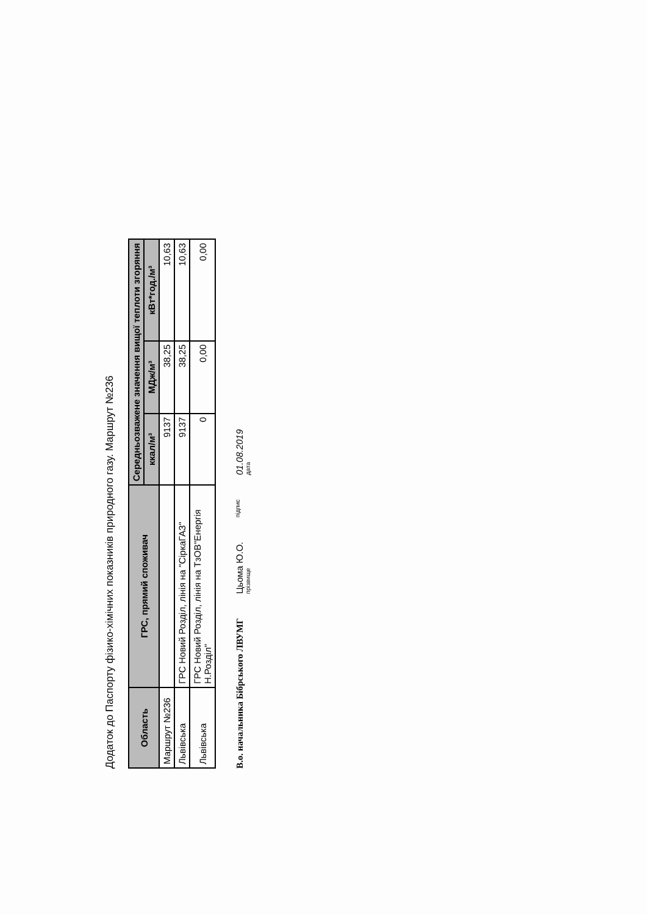Додаток до Паспорту фізико-хімічних показників природного газу. Маршрут №236
| Область | ГРС, прямий споживач | Середньозважене значення вищої теплоти згоряння | | |
| --- | --- | --- | --- | --- |
| | | ккал/м³ | МДж/м³ | кВт*год./м³ |
| Маршрут №236 | | 9137 | 38,25 | 10,63 |
| Львівська | ГРС Новий Розділ, лінія на "СіркаГАЗ" | 9137 | 38,25 | 10,63 |
| Львівська | ГРС Новий Розділ, лінія на ТзОВ"Енергія Н.Розділ" | 0 | 0,00 | 0,00 |
В.о. начальника Бібрського ЛВУМГ
Цьома Ю.О.
прізвище
підпис
01.08.2019
дата